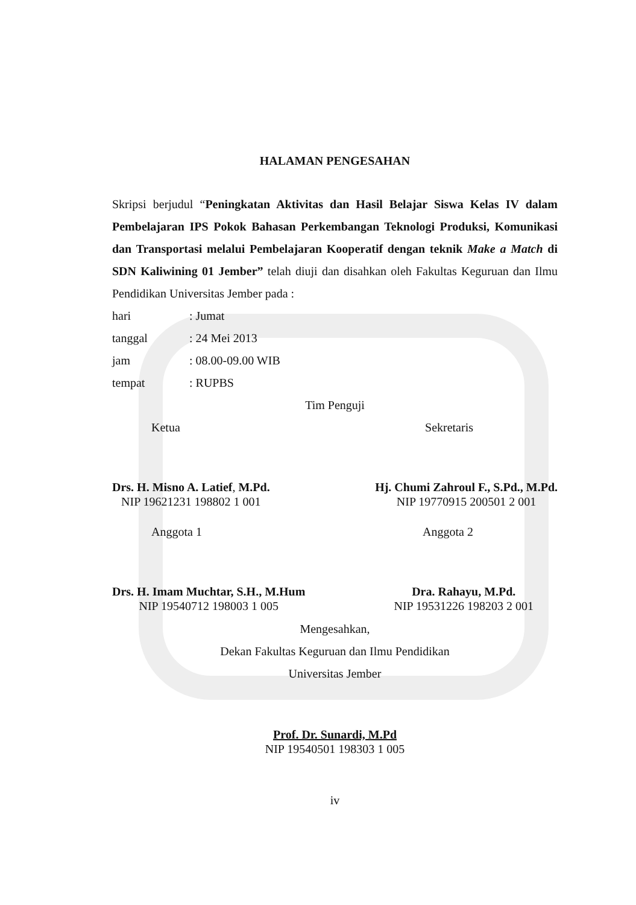HALAMAN PENGESAHAN
Skripsi berjudul “Peningkatan Aktivitas dan Hasil Belajar Siswa Kelas IV dalam Pembelajaran IPS Pokok Bahasan Perkembangan Teknologi Produksi, Komunikasi dan Transportasi melalui Pembelajaran Kooperatif dengan teknik Make a Match di SDN Kaliwining 01 Jember” telah diuji dan disahkan oleh Fakultas Keguruan dan Ilmu Pendidikan Universitas Jember pada :
hari: Jumat
tanggal: 24 Mei 2013
jam: 08.00-09.00 WIB
tempat: RUPBS
Tim Penguji
Ketua Sekretaris
Drs. H. Misno A. Latief, M.Pd.
NIP 19621231 198802 1 001
Hj. Chumi Zahroul F., S.Pd., M.Pd.
NIP 19770915 200501 2 001
Anggota 1 Anggota 2
Drs. H. Imam Muchtar, S.H., M.Hum
NIP 19540712 198003 1 005
Dra. Rahayu, M.Pd.
NIP 19531226 198203 2 001
Mengesahkan,
Dekan Fakultas Keguruan dan Ilmu Pendidikan
Universitas Jember
Prof. Dr. Sunardi, M.Pd
NIP 19540501 198303 1 005
iv